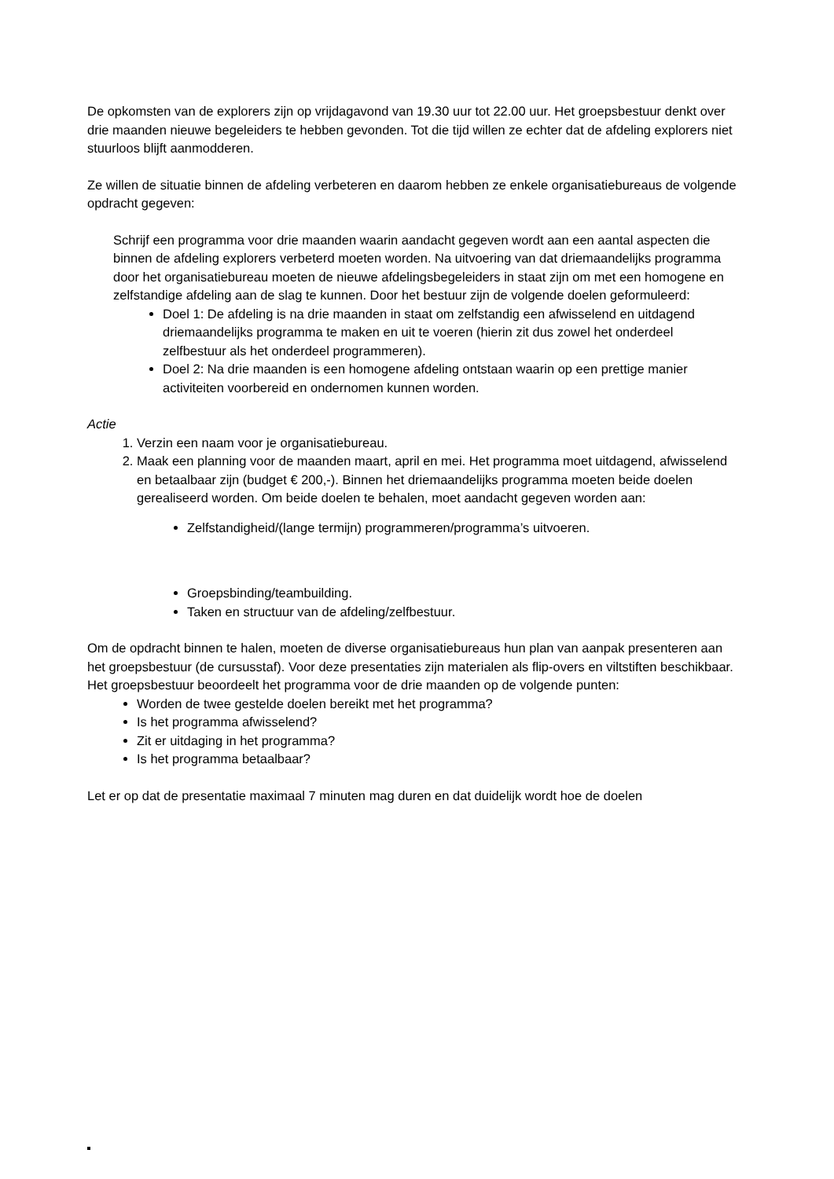De opkomsten van de explorers zijn op vrijdagavond van 19.30 uur tot 22.00 uur. Het groepsbestuur denkt over drie maanden nieuwe begeleiders te hebben gevonden. Tot die tijd willen ze echter dat de afdeling explorers niet stuurloos blijft aanmodderen.
Ze willen de situatie binnen de afdeling verbeteren en daarom hebben ze enkele organisatiebureaus de volgende opdracht gegeven:
Schrijf een programma voor drie maanden waarin aandacht gegeven wordt aan een aantal aspecten die binnen de afdeling explorers verbeterd moeten worden. Na uitvoering van dat driemaandelijks programma door het organisatiebureau moeten de nieuwe afdelingsbegeleiders in staat zijn om met een homogene en zelfstandige afdeling aan de slag te kunnen. Door het bestuur zijn de volgende doelen geformuleerd:
Doel 1: De afdeling is na drie maanden in staat om zelfstandig een afwisselend en uitdagend driemaandelijks programma te maken en uit te voeren (hierin zit dus zowel het onderdeel zelfbestuur als het onderdeel programmeren).
Doel 2: Na drie maanden is een homogene afdeling ontstaan waarin op een prettige manier activiteiten voorbereid en ondernomen kunnen worden.
Actie
1. Verzin een naam voor je organisatiebureau.
2. Maak een planning voor de maanden maart, april en mei. Het programma moet uitdagend, afwisselend en betaalbaar zijn (budget € 200,-). Binnen het driemaandelijks programma moeten beide doelen gerealiseerd worden. Om beide doelen te behalen, moet aandacht gegeven worden aan:
Zelfstandigheid/(lange termijn) programmeren/programma’s uitvoeren.
Groepsbinding/teambuilding.
Taken en structuur van de afdeling/zelfbestuur.
Om de opdracht binnen te halen, moeten de diverse organisatiebureaus hun plan van aanpak presenteren aan het groepsbestuur (de cursusstaf). Voor deze presentaties zijn materialen als flip-overs en viltstiften beschikbaar. Het groepsbestuur beoordeelt het programma voor de drie maanden op de volgende punten:
Worden de twee gestelde doelen bereikt met het programma?
Is het programma afwisselend?
Zit er uitdaging in het programma?
Is het programma betaalbaar?
Let er op dat de presentatie maximaal 7 minuten mag duren en dat duidelijk wordt hoe de doelen